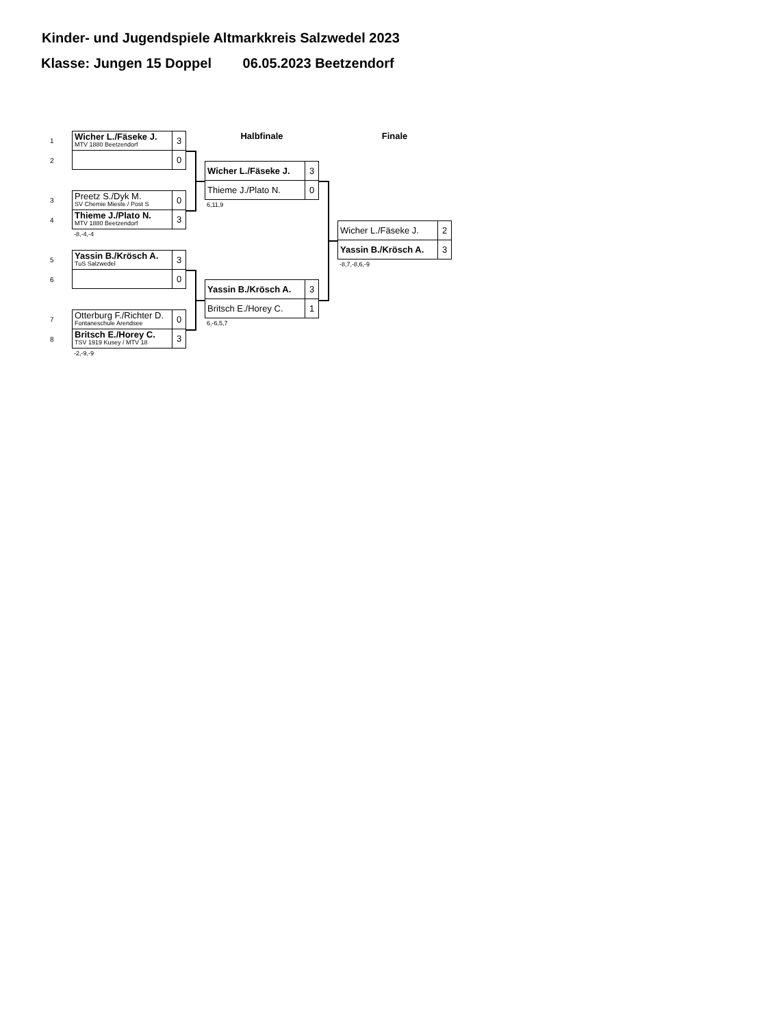Kinder- und Jugendspiele Altmarkkreis Salzwedel 2023
Klasse: Jungen 15 Doppel 06.05.2023 Beetzendorf
1
Wicher L./Fäseke J.
MTV 1880 Beetzendorf
3
2
0
3
Preetz S./Dyk M.
SV Chemie Mieste / Post S
0
4
Thieme J./Plato N.
MTV 1880 Beetzendorf
3
-8,-4,-4
5
Yassin B./Krösch A.
TuS Salzwedel
3
6
0
7
Otterburg F./Richter D.
Fontaneschule Arendsee
0
8
Britsch E./Horey C.
TSV 1919 Kusey / MTV 18
3
-2,-9,-9
Halbfinale
Wicher L./Fäseke J. 3
Thieme J./Plato N. 0
6,11,9
Yassin B./Krösch A. 3
Britsch E./Horey C. 1
6,-6,5,7
Finale
Wicher L./Fäseke J. 2
Yassin B./Krösch A. 3
-8,7,-8,6,-9